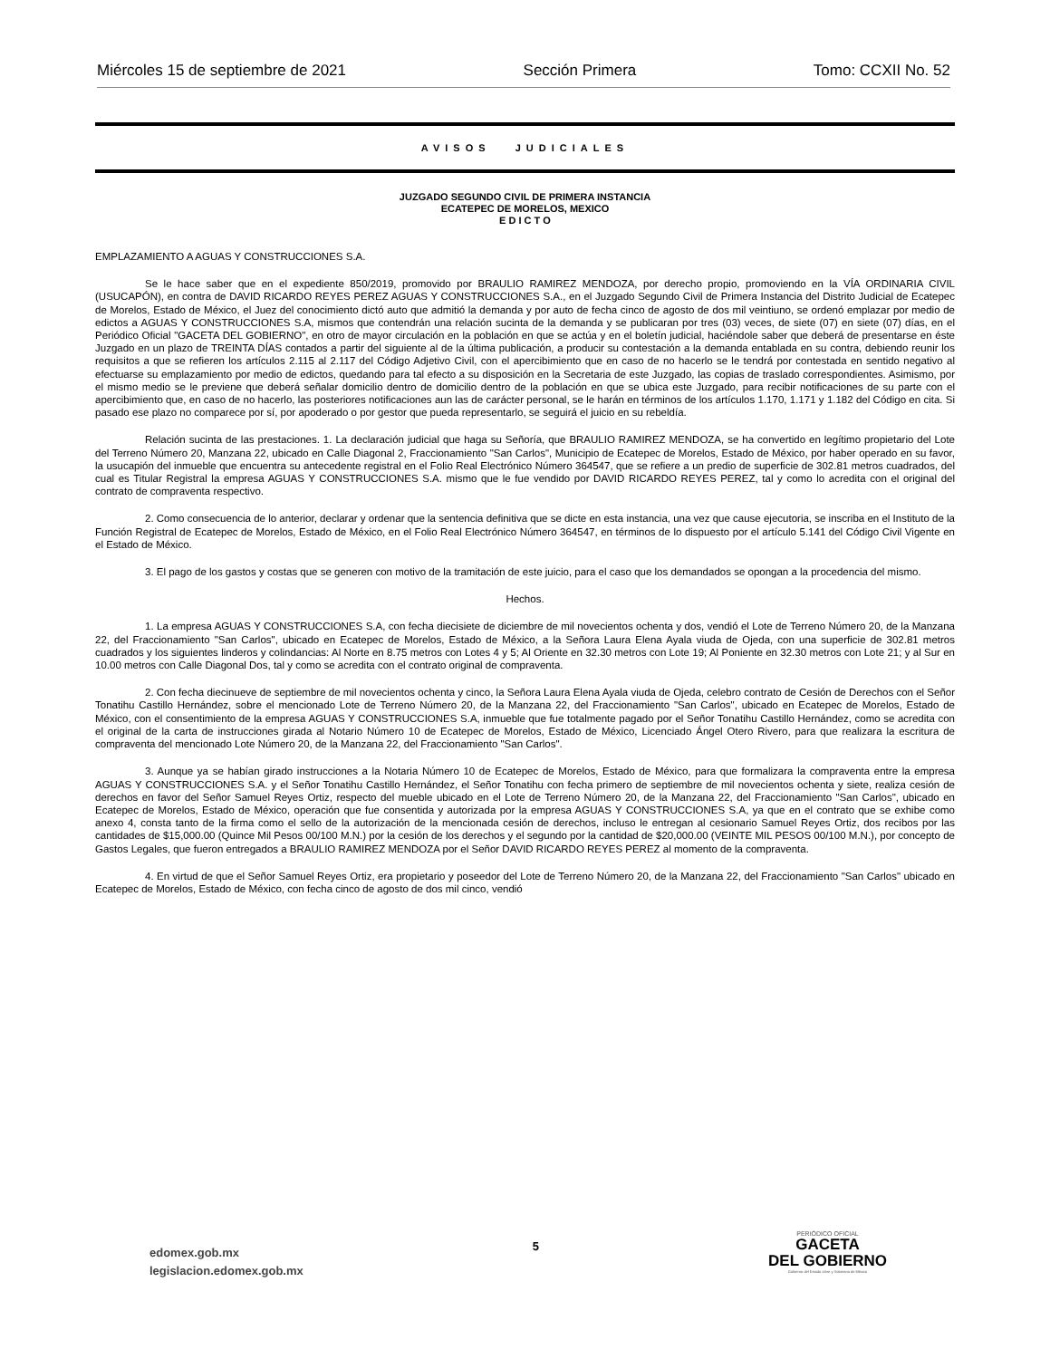Miércoles 15 de septiembre de 2021 Sección Primera Tomo: CCXII No. 52
AVISOS JUDICIALES
JUZGADO SEGUNDO CIVIL DE PRIMERA INSTANCIA
ECATEPEC DE MORELOS, MEXICO
E D I C T O
EMPLAZAMIENTO A AGUAS Y CONSTRUCCIONES S.A.
Se le hace saber que en el expediente 850/2019, promovido por BRAULIO RAMIREZ MENDOZA, por derecho propio, promoviendo en la VÍA ORDINARIA CIVIL (USUCAPÓN), en contra de DAVID RICARDO REYES PEREZ AGUAS Y CONSTRUCCIONES S.A., en el Juzgado Segundo Civil de Primera Instancia del Distrito Judicial de Ecatepec de Morelos, Estado de México, el Juez del conocimiento dictó auto que admitió la demanda y por auto de fecha cinco de agosto de dos mil veintiuno, se ordenó emplazar por medio de edictos a AGUAS Y CONSTRUCCIONES S.A, mismos que contendrán una relación sucinta de la demanda y se publicaran por tres (03) veces, de siete (07) en siete (07) días, en el Periódico Oficial "GACETA DEL GOBIERNO", en otro de mayor circulación en la población en que se actúa y en el boletín judicial, haciéndole saber que deberá de presentarse en éste Juzgado en un plazo de TREINTA DÍAS contados a partir del siguiente al de la última publicación, a producir su contestación a la demanda entablada en su contra, debiendo reunir los requisitos a que se refieren los artículos 2.115 al 2.117 del Código Adjetivo Civil, con el apercibimiento que en caso de no hacerlo se le tendrá por contestada en sentido negativo al efectuarse su emplazamiento por medio de edictos, quedando para tal efecto a su disposición en la Secretaria de este Juzgado, las copias de traslado correspondientes. Asimismo, por el mismo medio se le previene que deberá señalar domicilio dentro de domicilio dentro de la población en que se ubica este Juzgado, para recibir notificaciones de su parte con el apercibimiento que, en caso de no hacerlo, las posteriores notificaciones aun las de carácter personal, se le harán en términos de los artículos 1.170, 1.171 y 1.182 del Código en cita. Si pasado ese plazo no comparece por sí, por apoderado o por gestor que pueda representarlo, se seguirá el juicio en su rebeldía.
Relación sucinta de las prestaciones. 1. La declaración judicial que haga su Señoría, que BRAULIO RAMIREZ MENDOZA, se ha convertido en legítimo propietario del Lote del Terreno Número 20, Manzana 22, ubicado en Calle Diagonal 2, Fraccionamiento "San Carlos", Municipio de Ecatepec de Morelos, Estado de México, por haber operado en su favor, la usucapión del inmueble que encuentra su antecedente registral en el Folio Real Electrónico Número 364547, que se refiere a un predio de superficie de 302.81 metros cuadrados, del cual es Titular Registral la empresa AGUAS Y CONSTRUCCIONES S.A. mismo que le fue vendido por DAVID RICARDO REYES PEREZ, tal y como lo acredita con el original del contrato de compraventa respectivo.
2. Como consecuencia de lo anterior, declarar y ordenar que la sentencia definitiva que se dicte en esta instancia, una vez que cause ejecutoria, se inscriba en el Instituto de la Función Registral de Ecatepec de Morelos, Estado de México, en el Folio Real Electrónico Número 364547, en términos de lo dispuesto por el artículo 5.141 del Código Civil Vigente en el Estado de México.
3. El pago de los gastos y costas que se generen con motivo de la tramitación de este juicio, para el caso que los demandados se opongan a la procedencia del mismo.
Hechos.
1. La empresa AGUAS Y CONSTRUCCIONES S.A, con fecha diecisiete de diciembre de mil novecientos ochenta y dos, vendió el Lote de Terreno Número 20, de la Manzana 22, del Fraccionamiento "San Carlos", ubicado en Ecatepec de Morelos, Estado de México, a la Señora Laura Elena Ayala viuda de Ojeda, con una superficie de 302.81 metros cuadrados y los siguientes linderos y colindancias: Al Norte en 8.75 metros con Lotes 4 y 5; Al Oriente en 32.30 metros con Lote 19; Al Poniente en 32.30 metros con Lote 21; y al Sur en 10.00 metros con Calle Diagonal Dos, tal y como se acredita con el contrato original de compraventa.
2. Con fecha diecinueve de septiembre de mil novecientos ochenta y cinco, la Señora Laura Elena Ayala viuda de Ojeda, celebro contrato de Cesión de Derechos con el Señor Tonatihu Castillo Hernández, sobre el mencionado Lote de Terreno Número 20, de la Manzana 22, del Fraccionamiento "San Carlos", ubicado en Ecatepec de Morelos, Estado de México, con el consentimiento de la empresa AGUAS Y CONSTRUCCIONES S.A, inmueble que fue totalmente pagado por el Señor Tonatihu Castillo Hernández, como se acredita con el original de la carta de instrucciones girada al Notario Número 10 de Ecatepec de Morelos, Estado de México, Licenciado Ángel Otero Rivero, para que realizara la escritura de compraventa del mencionado Lote Número 20, de la Manzana 22, del Fraccionamiento "San Carlos".
3. Aunque ya se habían girado instrucciones a la Notaria Número 10 de Ecatepec de Morelos, Estado de México, para que formalizara la compraventa entre la empresa AGUAS Y CONSTRUCCIONES S.A. y el Señor Tonatihu Castillo Hernández, el Señor Tonatihu con fecha primero de septiembre de mil novecientos ochenta y siete, realiza cesión de derechos en favor del Señor Samuel Reyes Ortiz, respecto del mueble ubicado en el Lote de Terreno Número 20, de la Manzana 22, del Fraccionamiento "San Carlos", ubicado en Ecatepec de Morelos, Estado de México, operación que fue consentida y autorizada por la empresa AGUAS Y CONSTRUCCIONES S.A, ya que en el contrato que se exhibe como anexo 4, consta tanto de la firma como el sello de la autorización de la mencionada cesión de derechos, incluso le entregan al cesionario Samuel Reyes Ortiz, dos recibos por las cantidades de $15,000.00 (Quince Mil Pesos 00/100 M.N.) por la cesión de los derechos y el segundo por la cantidad de $20,000.00 (VEINTE MIL PESOS 00/100 M.N.), por concepto de Gastos Legales, que fueron entregados a BRAULIO RAMIREZ MENDOZA por el Señor DAVID RICARDO REYES PEREZ al momento de la compraventa.
4. En virtud de que el Señor Samuel Reyes Ortiz, era propietario y poseedor del Lote de Terreno Número 20, de la Manzana 22, del Fraccionamiento "San Carlos" ubicado en Ecatepec de Morelos, Estado de México, con fecha cinco de agosto de dos mil cinco, vendió
edomex.gob.mx
legislacion.edomex.gob.mx
5
PERIÓDICO OFICIAL
GACETA
DEL GOBIERNO
Gobierno del Estado Libre y Soberano de México